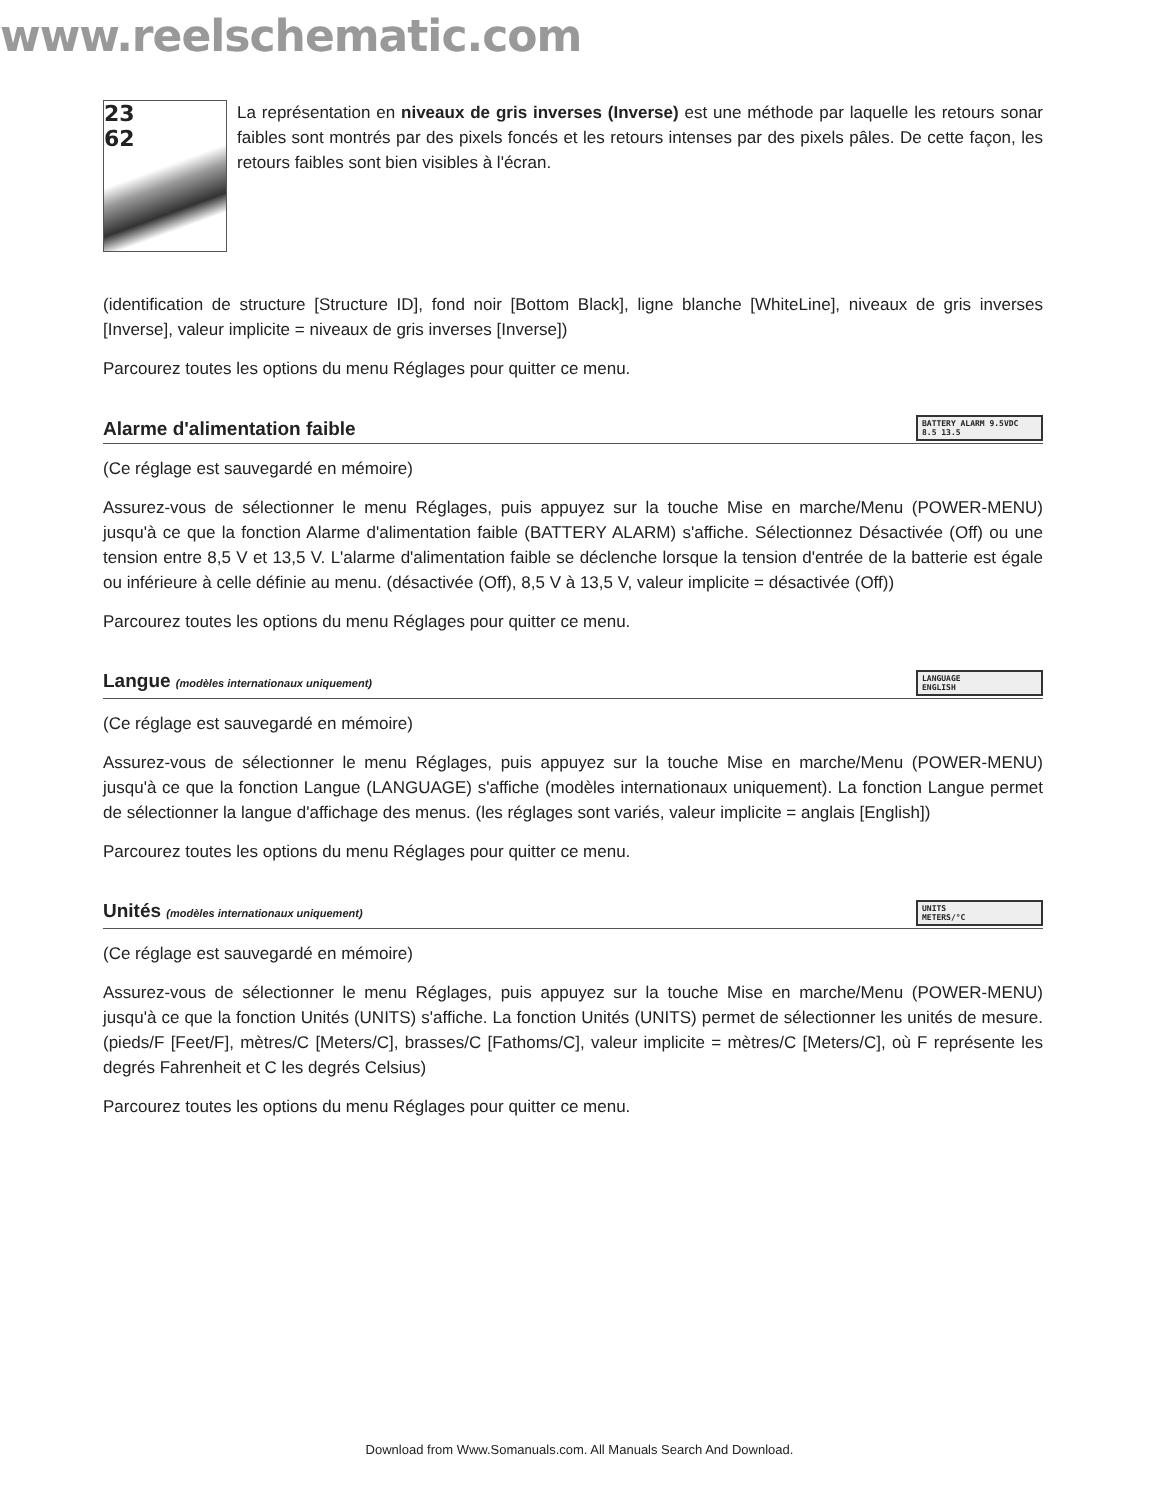www.reelschematic.com
23
62
La représentation en niveaux de gris inverses (Inverse) est une méthode par laquelle les retours sonar faibles sont montrés par des pixels foncés et les retours intenses par des pixels pâles. De cette façon, les retours faibles sont bien visibles à l'écran.
(identification de structure [Structure ID], fond noir [Bottom Black], ligne blanche [WhiteLine], niveaux de gris inverses [Inverse], valeur implicite = niveaux de gris inverses [Inverse])
Parcourez toutes les options du menu Réglages pour quitter ce menu.
Alarme d'alimentation faible BATTERY ALARM 9.5VDC
8.5 13.5
(Ce réglage est sauvegardé en mémoire)
Assurez-vous de sélectionner le menu Réglages, puis appuyez sur la touche Mise en marche/Menu (POWER-MENU) jusqu'à ce que la fonction Alarme d'alimentation faible (BATTERY ALARM) s'affiche. Sélectionnez Désactivée (Off) ou une tension entre 8,5 V et 13,5 V. L'alarme d'alimentation faible se déclenche lorsque la tension d'entrée de la batterie est égale ou inférieure à celle définie au menu. (désactivée (Off), 8,5 V à 13,5 V, valeur implicite = désactivée (Off))
Parcourez toutes les options du menu Réglages pour quitter ce menu.
Langue (modèles internationaux uniquement) LANGUAGE
ENGLISH
(Ce réglage est sauvegardé en mémoire)
Assurez-vous de sélectionner le menu Réglages, puis appuyez sur la touche Mise en marche/Menu (POWER-MENU) jusqu'à ce que la fonction Langue (LANGUAGE) s'affiche (modèles internationaux uniquement). La fonction Langue permet de sélectionner la langue d'affichage des menus. (les réglages sont variés, valeur implicite = anglais [English])
Parcourez toutes les options du menu Réglages pour quitter ce menu.
Unités (modèles internationaux uniquement) UNITS
METERS/°C
(Ce réglage est sauvegardé en mémoire)
Assurez-vous de sélectionner le menu Réglages, puis appuyez sur la touche Mise en marche/Menu (POWER-MENU) jusqu'à ce que la fonction Unités (UNITS) s'affiche. La fonction Unités (UNITS) permet de sélectionner les unités de mesure. (pieds/F [Feet/F], mètres/C [Meters/C], brasses/C [Fathoms/C], valeur implicite = mètres/C [Meters/C], où F représente les degrés Fahrenheit et C les degrés Celsius)
Parcourez toutes les options du menu Réglages pour quitter ce menu.
Download from Www.Somanuals.com. All Manuals Search And Download.